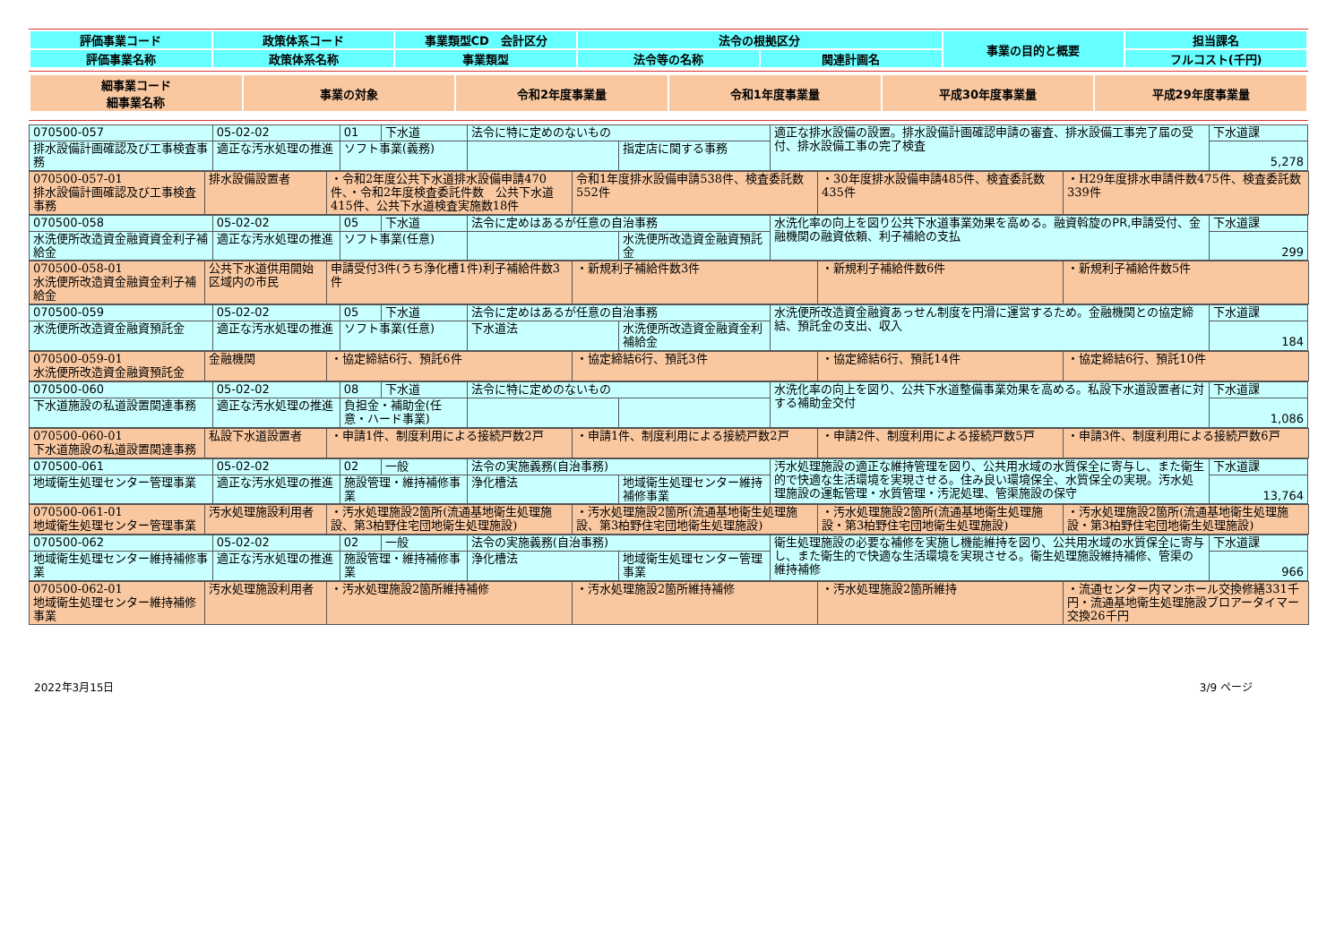| 評価事業コード | 政策体系コード | 事業類型CD 会計区分 | 法令の根拠区分 | | 事業の目的と概要 | 担当課名 |
| 評価事業名称 | 政策体系名称 | 事業類型 | 法令等の名称 | 関連計画名 | | フルコスト(千円) |
| 細事業コード 細事業名称 | 事業の対象 | 令和2年度事業量 | 令和1年度事業量 | 平成30年度事業量 | 平成29年度事業量 |
| 070500-057 | 05-02-02 | 01 | 下水道 | 法令に特に定めのないもの | | 適正な排水設備の設置。排水設備計画確認申請の審査、排水設備工事完了届の受付、排水設備工事の完了検査 | 下水道課 |
| 排水設備計画確認及び工事検査事務 | 適正な汚水処理の推進 | ソフト事業(義務) | | | 指定店に関する事務 | | 5,278 |
| 070500-057-01 排水設備計画確認及び工事検査事務 | 排水設備設置者 | ・令和2年度公共下水道排水設備申請470件、・令和2年度検査委託件数 公共下水道415件、公共下水道検査実施数18件 | 令和1年度排水設備申請538件、検査委託数552件 | ・30年度排水設備申請485件、検査委託数435件 | ・H29年度排水申請件数475件、検査委託数339件 |
| 070500-058 | 05-02-02 | 05 | 下水道 | 法令に定めはあるが任意の自治事務 | | 水洗化率の向上を図り公共下水道事業効果を高める。融資斡旋のPR,申請受付、金融機関の融資依頼、利子補給の支払 | 下水道課 |
| 水洗便所改造資金融資資金利子補給金 | 適正な汚水処理の推進 | ソフト事業(任意) | | | 水洗便所改造資金融資預託金 | | 299 |
| 070500-058-01 水洗便所改造資金融資金利子補給金 | 公共下水道供用開始区域内の市民 | 申請受付3件(うち浄化槽1件)利子補給件数3件 | ・新規利子補給件数3件 | ・新規利子補給件数6件 | ・新規利子補給件数5件 |
| 070500-059 | 05-02-02 | 05 | 下水道 | 法令に定めはあるが任意の自治事務 | | 水洗便所改造資金融資あっせん制度を円滑に運営するため。金融機関との協定締結、預託金の支出、収入 | 下水道課 |
| 水洗便所改造資金融資預託金 | 適正な汚水処理の推進 | ソフト事業(任意) | | 下水道法 | 水洗便所改造資金融資金利補給金 | | 184 |
| 070500-059-01 水洗便所改造資金融資預託金 | 金融機関 | ・協定締結6行、預託6件 | ・協定締結6行、預託3件 | ・協定締結6行、預託14件 | ・協定締結6行、預託10件 |
| 070500-060 | 05-02-02 | 08 | 下水道 | 法令に特に定めのないもの | | 水洗化率の向上を図り、公共下水道整備事業効果を高める。私設下水道設置者に対する補助金交付 | 下水道課 |
| 下水道施設の私道設置関連事務 | 適正な汚水処理の推進 | 負担金・補助金(任意・ハード事業) | | | | | 1,086 |
| 070500-060-01 下水道施設の私道設置関連事務 | 私設下水道設置者 | ・申請1件、制度利用による接続戸数2戸 | ・申請1件、制度利用による接続戸数2戸 | ・申請2件、制度利用による接続戸数5戸 | ・申請3件、制度利用による接続戸数6戸 |
| 070500-061 | 05-02-02 | 02 | 一般 | 法令の実施義務(自治事務) | | 汚水処理施設の適正な維持管理を図り、公共用水域の水質保全に寄与し、また衛生的で快適な生活環境を実現させる。住み良い環境保全、水質保全の実現。汚水処理施設の運転管理・水質管理・汚泥処理、管渠施設の保守 | 下水道課 |
| 地域衛生処理センター管理事業 | 適正な汚水処理の推進 | 施設管理・維持補修事業 | | 浄化槽法 | 地域衛生処理センター維持補修事業 | | 13,764 |
| 070500-061-01 地域衛生処理センター管理事業 | 汚水処理施設利用者 | ・汚水処理施設2箇所(流通基地衛生処理施設、第3柏野住宅団地衛生処理施設) | ・汚水処理施設2箇所(流通基地衛生処理施設、第3柏野住宅団地衛生処理施設) | ・汚水処理施設2箇所(流通基地衛生処理施設・第3柏野住宅団地衛生処理施設) | ・汚水処理施設2箇所(流通基地衛生処理施設・第3柏野住宅団地衛生処理施設) |
| 070500-062 | 05-02-02 | 02 | 一般 | 法令の実施義務(自治事務) | | 衛生処理施設の必要な補修を実施し機能維持を図り、公共用水域の水質保全に寄与し、また衛生的で快適な生活環境を実現させる。衛生処理施設維持補修、管渠の維持補修 | 下水道課 |
| 地域衛生処理センター維持補修事業 | 適正な汚水処理の推進 | 施設管理・維持補修事業 | | 浄化槽法 | 地域衛生処理センター管理事業 | | 966 |
| 070500-062-01 地域衛生処理センター維持補修事業 | 汚水処理施設利用者 | ・汚水処理施設2箇所維持補修 | ・汚水処理施設2箇所維持補修 | ・汚水処理施設2箇所維持 | ・流通センター内マンホール交換修繕331千円・流通基地衛生処理施設ブロアータイマー交換26千円 |
2022年3月15日 3/9 ページ